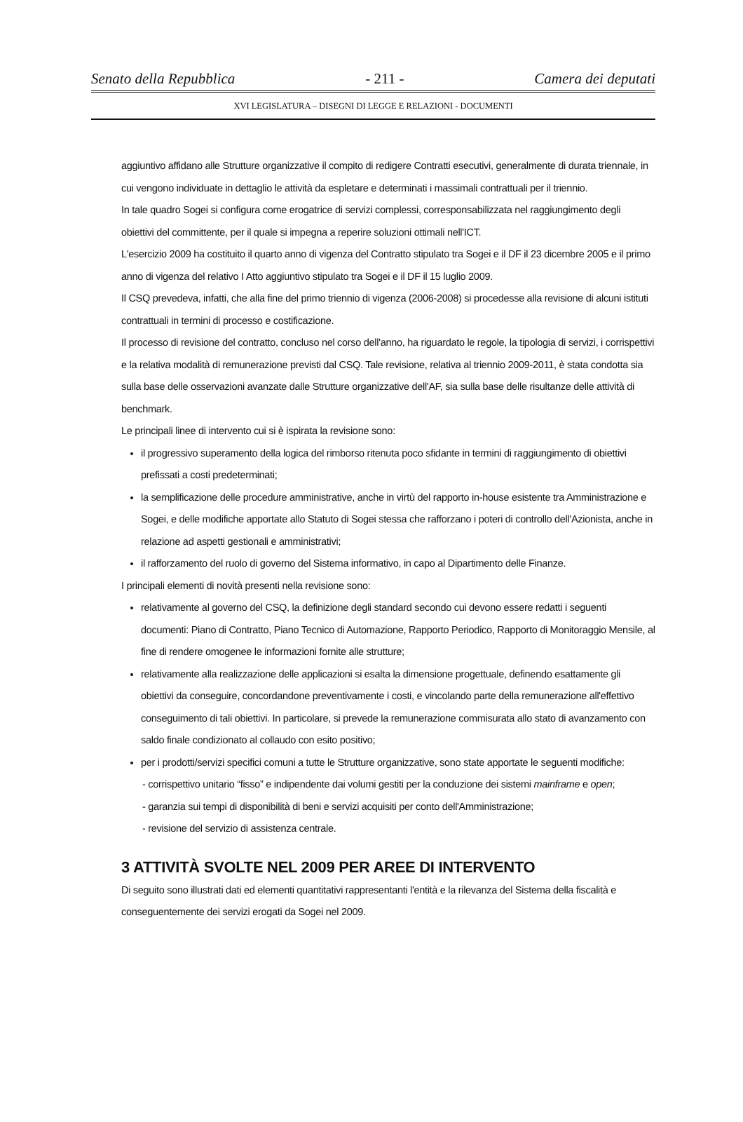Senato della Repubblica - 211 - Camera dei deputati
XVI LEGISLATURA – DISEGNI DI LEGGE E RELAZIONI - DOCUMENTI
aggiuntivo affidano alle Strutture organizzative il compito di redigere Contratti esecutivi, generalmente di durata triennale, in cui vengono individuate in dettaglio le attività da espletare e determinati i massimali contrattuali per il triennio.
In tale quadro Sogei si configura come erogatrice di servizi complessi, corresponsabilizzata nel raggiungimento degli obiettivi del committente, per il quale si impegna a reperire soluzioni ottimali nell'ICT.
L'esercizio 2009 ha costituito il quarto anno di vigenza del Contratto stipulato tra Sogei e il DF il 23 dicembre 2005 e il primo anno di vigenza del relativo I Atto aggiuntivo stipulato tra Sogei e il DF il 15 luglio 2009.
Il CSQ prevedeva, infatti, che alla fine del primo triennio di vigenza (2006-2008) si procedesse alla revisione di alcuni istituti contrattuali in termini di processo e costificazione.
Il processo di revisione del contratto, concluso nel corso dell'anno, ha riguardato le regole, la tipologia di servizi, i corrispettivi e la relativa modalità di remunerazione previsti dal CSQ. Tale revisione, relativa al triennio 2009-2011, è stata condotta sia sulla base delle osservazioni avanzate dalle Strutture organizzative dell'AF, sia sulla base delle risultanze delle attività di benchmark.
Le principali linee di intervento cui si è ispirata la revisione sono:
il progressivo superamento della logica del rimborso ritenuta poco sfidante in termini di raggiungimento di obiettivi prefissati a costi predeterminati;
la semplificazione delle procedure amministrative, anche in virtù del rapporto in-house esistente tra Amministrazione e Sogei, e delle modifiche apportate allo Statuto di Sogei stessa che rafforzano i poteri di controllo dell'Azionista, anche in relazione ad aspetti gestionali e amministrativi;
il rafforzamento del ruolo di governo del Sistema informativo, in capo al Dipartimento delle Finanze.
I principali elementi di novità presenti nella revisione sono:
relativamente al governo del CSQ, la definizione degli standard secondo cui devono essere redatti i seguenti documenti: Piano di Contratto, Piano Tecnico di Automazione, Rapporto Periodico, Rapporto di Monitoraggio Mensile, al fine di rendere omogenee le informazioni fornite alle strutture;
relativamente alla realizzazione delle applicazioni si esalta la dimensione progettuale, definendo esattamente gli obiettivi da conseguire, concordandone preventivamente i costi, e vincolando parte della remunerazione all'effettivo conseguimento di tali obiettivi. In particolare, si prevede la remunerazione commisurata allo stato di avanzamento con saldo finale condizionato al collaudo con esito positivo;
per i prodotti/servizi specifici comuni a tutte le Strutture organizzative, sono state apportate le seguenti modifiche:
- corrispettivo unitario “fisso” e indipendente dai volumi gestiti per la conduzione dei sistemi mainframe e open;
- garanzia sui tempi di disponibilità di beni e servizi acquisiti per conto dell'Amministrazione;
- revisione del servizio di assistenza centrale.
3 ATTIVITÀ SVOLTE NEL 2009 PER AREE DI INTERVENTO
Di seguito sono illustrati dati ed elementi quantitativi rappresentanti l'entità e la rilevanza del Sistema della fiscalità e conseguentemente dei servizi erogati da Sogei nel 2009.